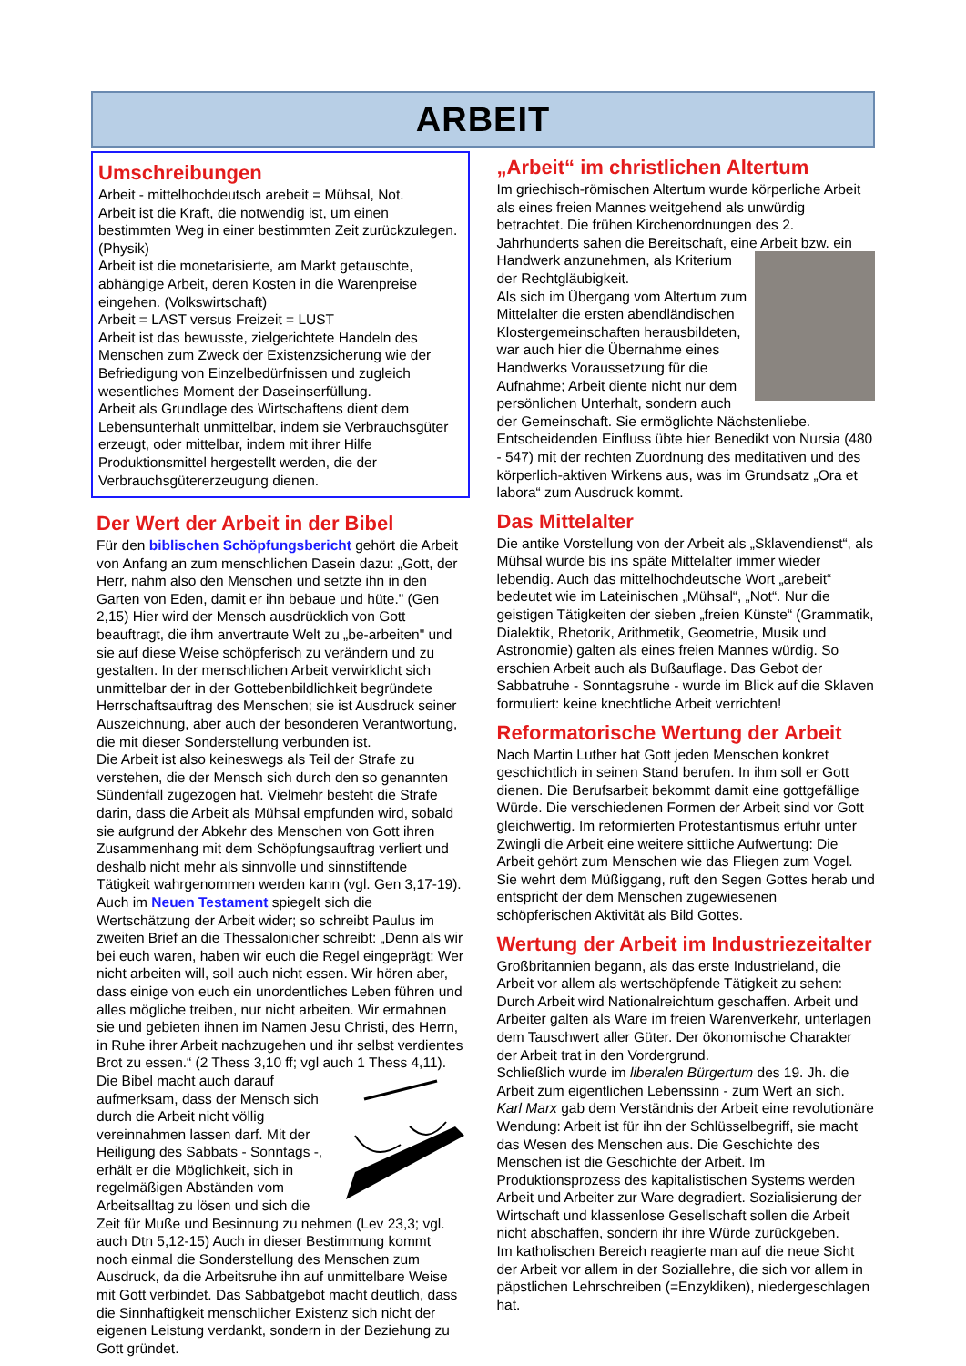ARBEIT
Umschreibungen
Arbeit - mittelhochdeutsch arebeit = Mühsal, Not.
Arbeit ist die Kraft, die notwendig ist, um einen bestimmten Weg in einer bestimmten Zeit zurückzulegen. (Physik)
Arbeit ist die monetarisierte, am Markt getauschte, abhängige Arbeit, deren Kosten in die Warenpreise eingehen. (Volkswirtschaft)
Arbeit = LAST versus Freizeit = LUST
Arbeit ist das bewusste, zielgerichtete Handeln des Menschen zum Zweck der Existenzsicherung wie der Befriedigung von Einzelbedürfnissen und zugleich wesentliches Moment der Daseinserfüllung.
Arbeit als Grundlage des Wirtschaftens dient dem Lebensunterhalt unmittelbar, indem sie Verbrauchsgüter erzeugt, oder mittelbar, indem mit ihrer Hilfe Produktionsmittel hergestellt werden, die der Verbrauchsgütererzeugung dienen.
Der Wert der Arbeit in der Bibel
Für den biblischen Schöpfungsbericht gehört die Arbeit von Anfang an zum menschlichen Dasein dazu: „Gott, der Herr, nahm also den Menschen und setzte ihn in den Garten von Eden, damit er ihn bebaue und hüte." (Gen 2,15) Hier wird der Mensch ausdrücklich von Gott beauftragt, die ihm anvertraute Welt zu „be-arbeiten" und sie auf diese Weise schöpferisch zu verändern und zu gestalten. In der menschlichen Arbeit verwirklicht sich unmittelbar der in der Gottebenbildlichkeit begründete Herrschaftsauftrag des Menschen; sie ist Ausdruck seiner Auszeichnung, aber auch der besonderen Verantwortung, die mit dieser Sonderstellung verbunden ist.
Die Arbeit ist also keineswegs als Teil der Strafe zu verstehen, die der Mensch sich durch den so genannten Sündenfall zugezogen hat. Vielmehr besteht die Strafe darin, dass die Arbeit als Mühsal empfunden wird, sobald sie aufgrund der Abkehr des Menschen von Gott ihren Zusammenhang mit dem Schöpfungsauftrag verliert und deshalb nicht mehr als sinnvolle und sinnstiftende Tätigkeit wahrgenommen werden kann (vgl. Gen 3,17-19).
Auch im Neuen Testament spiegelt sich die Wertschätzung der Arbeit wider; so schreibt Paulus im zweiten Brief an die Thessalonicher schreibt: „Denn als wir bei euch waren, haben wir euch die Regel eingeprägt: Wer nicht arbeiten will, soll auch nicht essen. Wir hören aber, dass einige von euch ein unordentliches Leben führen und alles mögliche treiben, nur nicht arbeiten. Wir ermahnen sie und gebieten ihnen im Namen Jesu Christi, des Herrn, in Ruhe ihrer Arbeit nachzugehen und ihr selbst verdientes Brot zu essen.“ (2 Thess 3,10 ff; vgl auch 1 Thess 4,11).
Die Bibel macht auch darauf aufmerksam, dass der Mensch sich durch die Arbeit nicht völlig vereinnahmen lassen darf. Mit der Heiligung des Sabbats - Sonntags -, erhält er die Möglichkeit, sich in regelmäßigen Abständen vom Arbeitsalltag zu lösen und sich die Zeit für Muße und Besinnung zu nehmen (Lev 23,3; vgl. auch Dtn 5,12-15) Auch in dieser Bestimmung kommt noch einmal die Sonderstellung des Menschen zum Ausdruck, da die Arbeitsruhe ihn auf unmittelbare Weise mit Gott verbindet. Das Sabbatgebot macht deutlich, dass die Sinnhaftigkeit menschlicher Existenz sich nicht der eigenen Leistung verdankt, sondern in der Beziehung zu Gott gründet.
„Arbeit“ im christlichen Altertum
Im griechisch-römischen Altertum wurde körperliche Arbeit als eines freien Mannes weitgehend als unwürdig betrachtet. Die frühen Kirchenordnungen des 2. Jahrhunderts sahen die Bereitschaft, eine Arbeit bzw. ein Handwerk anzunehmen, als Kriterium der Rechtgläubigkeit.
Als sich im Übergang vom Altertum zum Mittelalter die ersten abendländischen Klostergemeinschaften herausbildeten, war auch hier die Übernahme eines Handwerks Voraussetzung für die Aufnahme; Arbeit diente nicht nur dem persönlichen Unterhalt, sondern auch der Gemeinschaft. Sie ermöglichte Nächstenliebe.
Entscheidenden Einfluss übte hier Benedikt von Nursia (480 - 547) mit der rechten Zuordnung des meditativen und des körperlich-aktiven Wirkens aus, was im Grundsatz „Ora et labora“ zum Ausdruck kommt.
Das Mittelalter
Die antike Vorstellung von der Arbeit als „Sklavendienst“, als Mühsal wurde bis ins späte Mittelalter immer wieder lebendig. Auch das mittelhochdeutsche Wort „arebeit“ bedeutet wie im Lateinischen „Mühsal“, „Not“. Nur die geistigen Tätigkeiten der sieben „freien Künste“ (Grammatik, Dialektik, Rhetorik, Arithmetik, Geometrie, Musik und Astronomie) galten als eines freien Mannes würdig. So erschien Arbeit auch als Bußauflage. Das Gebot der Sabbatruhe - Sonntagsruhe - wurde im Blick auf die Sklaven formuliert: keine knechtliche Arbeit verrichten!
Reformatorische Wertung der Arbeit
Nach Martin Luther hat Gott jeden Menschen konkret geschichtlich in seinen Stand berufen. In ihm soll er Gott dienen. Die Berufsarbeit bekommt damit eine gottgefällige Würde. Die verschiedenen Formen der Arbeit sind vor Gott gleichwertig. Im reformierten Protestantismus erfuhr unter Zwingli die Arbeit eine weitere sittliche Aufwertung: Die Arbeit gehört zum Menschen wie das Fliegen zum Vogel. Sie wehrt dem Müßiggang, ruft den Segen Gottes herab und entspricht der dem Menschen zugewiesenen schöpferischen Aktivität als Bild Gottes.
Wertung der Arbeit im Industriezeitalter
Großbritannien begann, als das erste Industrieland, die Arbeit vor allem als wertschöpfende Tätigkeit zu sehen: Durch Arbeit wird Nationalreichtum geschaffen. Arbeit und Arbeiter galten als Ware im freien Warenverkehr, unterlagen dem Tauschwert aller Güter. Der ökonomische Charakter der Arbeit trat in den Vordergrund.
Schließlich wurde im liberalen Bürgertum des 19. Jh. die Arbeit zum eigentlichen Lebenssinn - zum Wert an sich.
Karl Marx gab dem Verständnis der Arbeit eine revolutionäre Wendung: Arbeit ist für ihn der Schlüsselbegriff, sie macht das Wesen des Menschen aus. Die Geschichte des Menschen ist die Geschichte der Arbeit. Im Produktionsprozess des kapitalistischen Systems werden Arbeit und Arbeiter zur Ware degradiert. Sozialisierung der Wirtschaft und klassenlose Gesellschaft sollen die Arbeit nicht abschaffen, sondern ihr ihre Würde zurückgeben.
Im katholischen Bereich reagierte man auf die neue Sicht der Arbeit vor allem in der Soziallehre, die sich vor allem in päpstlichen Lehrschreiben (=Enzykliken), niedergeschlagen hat.